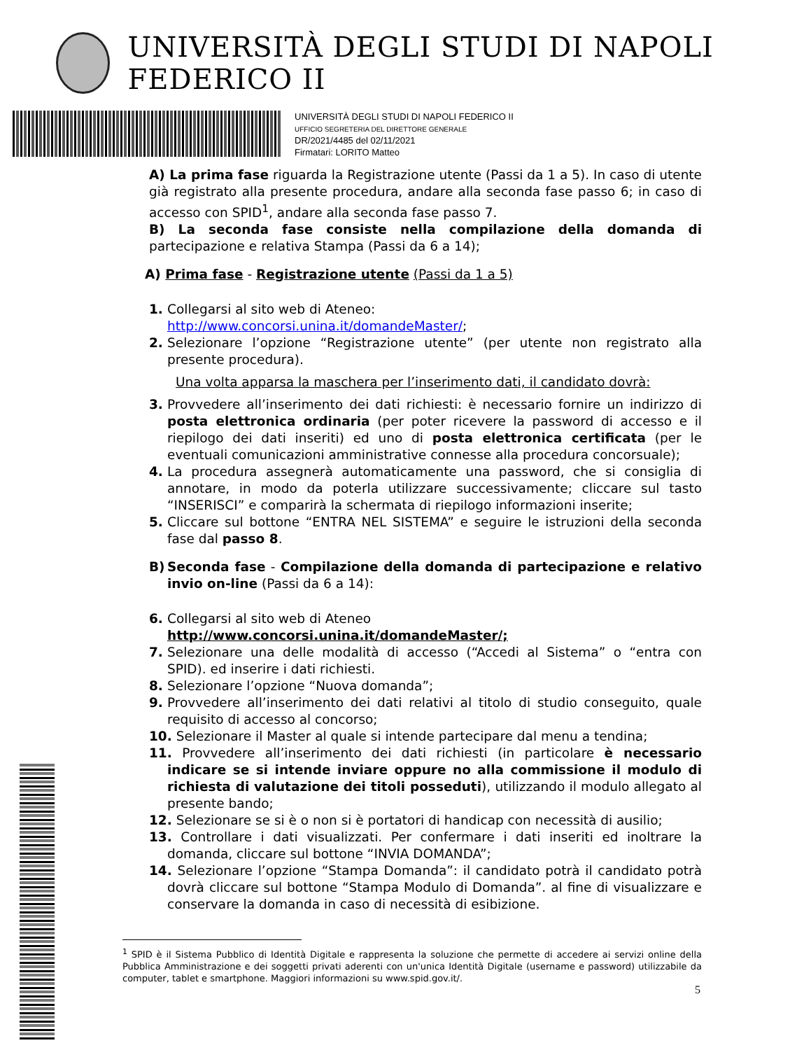UNIVERSITÀ DEGLI STUDI DI NAPOLI FEDERICO II
UNIVERSITÀ DEGLI STUDI DI NAPOLI FEDERICO II
UFFICIO SEGRETERIA DEL DIRETTORE GENERALE
DR/2021/4485 del 02/11/2021
Firmatari: LORITO Matteo
A) La prima fase riguarda la Registrazione utente (Passi da 1 a 5). In caso di utente già registrato alla presente procedura, andare alla seconda fase passo 6; in caso di accesso con SPID<sup>1</sup>, andare alla seconda fase passo 7.
B) La seconda fase consiste nella compilazione della domanda di partecipazione e relativa Stampa (Passi da 6 a 14);
A) Prima fase - Registrazione utente (Passi da 1 a 5)
1. Collegarsi al sito web di Ateneo:
http://www.concorsi.unina.it/domandeMaster/;
2. Selezionare l’opzione “Registrazione utente” (per utente non registrato alla presente procedura).
Una volta apparsa la maschera per l’inserimento dati, il candidato dovrà:
3. Provvedere all’inserimento dei dati richiesti: è necessario fornire un indirizzo di posta elettronica ordinaria (per poter ricevere la password di accesso e il riepilogo dei dati inseriti) ed uno di posta elettronica certificata (per le eventuali comunicazioni amministrative connesse alla procedura concorsuale);
4. La procedura assegnerà automaticamente una password, che si consiglia di annotare, in modo da poterla utilizzare successivamente; cliccare sul tasto “INSERISCI” e comparirà la schermata di riepilogo informazioni inserite;
5. Cliccare sul bottone “ENTRA NEL SISTEMA” e seguire le istruzioni della seconda fase dal passo 8.
B) Seconda fase - Compilazione della domanda di partecipazione e relativo invio on-line (Passi da 6 a 14):
6. Collegarsi al sito web di Ateneo
http://www.concorsi.unina.it/domandeMaster/;
7. Selezionare una delle modalità di accesso (“Accedi al Sistema” o “entra con SPID). ed inserire i dati richiesti.
8. Selezionare l’opzione “Nuova domanda”;
9. Provvedere all’inserimento dei dati relativi al titolo di studio conseguito, quale requisito di accesso al concorso;
10. Selezionare il Master al quale si intende partecipare dal menu a tendina;
11. Provvedere all’inserimento dei dati richiesti (in particolare è necessario indicare se si intende inviare oppure no alla commissione il modulo di richiesta di valutazione dei titoli posseduti), utilizzando il modulo allegato al presente bando;
12. Selezionare se si è o non si è portatori di handicap con necessità di ausilio;
13. Controllare i dati visualizzati. Per confermare i dati inseriti ed inoltrare la domanda, cliccare sul bottone “INVIA DOMANDA”;
14. Selezionare l’opzione “Stampa Domanda”: il candidato potrà il candidato potrà dovrà cliccare sul bottone “Stampa Modulo di Domanda”. al fine di visualizzare e conservare la domanda in caso di necessità di esibizione.
<sup>1</sup> SPID è il Sistema Pubblico di Identità Digitale e rappresenta la soluzione che permette di accedere ai servizi online della Pubblica Amministrazione e dei soggetti privati aderenti con un'unica Identità Digitale (username e password) utilizzabile da computer, tablet e smartphone. Maggiori informazioni su www.spid.gov.it/.
5